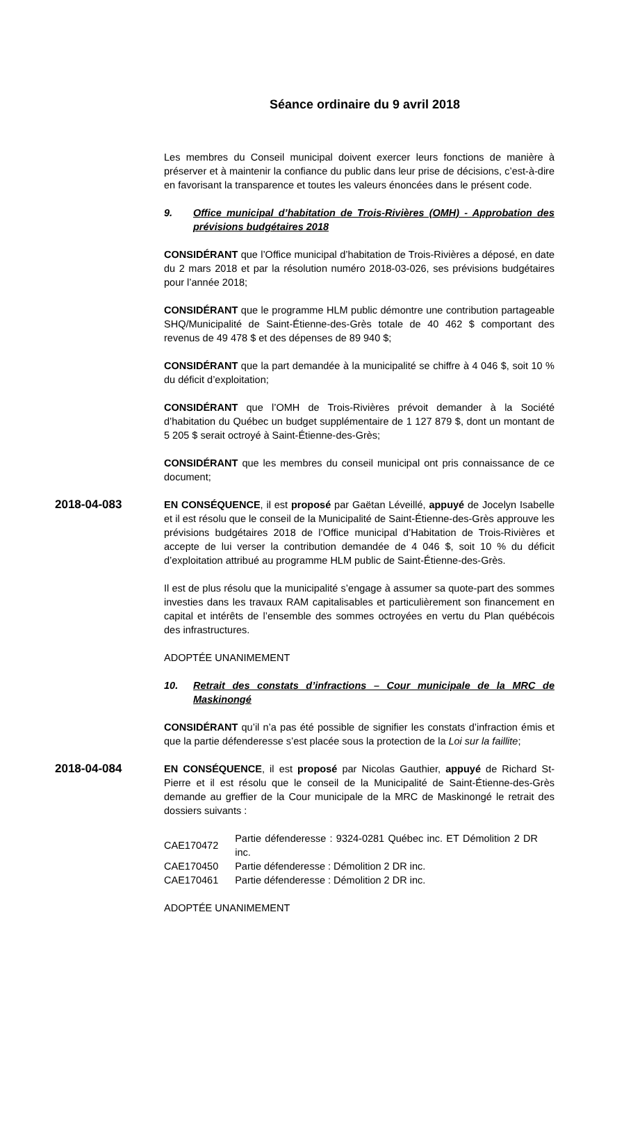Séance ordinaire du 9 avril 2018
Les membres du Conseil municipal doivent exercer leurs fonctions de manière à préserver et à maintenir la confiance du public dans leur prise de décisions, c’est-à-dire en favorisant la transparence et toutes les valeurs énoncées dans le présent code.
9. Office municipal d’habitation de Trois-Rivières (OMH) - Approbation des prévisions budgétaires 2018
CONSIDÉRANT que l’Office municipal d’habitation de Trois-Rivières a déposé, en date du 2 mars 2018 et par la résolution numéro 2018-03-026, ses prévisions budgétaires pour l’année 2018;
CONSIDÉRANT que le programme HLM public démontre une contribution partageable SHQ/Municipalité de Saint-Étienne-des-Grès totale de 40 462 $ comportant des revenus de 49 478 $ et des dépenses de 89 940 $;
CONSIDÉRANT que la part demandée à la municipalité se chiffre à 4 046 $, soit 10 % du déficit d’exploitation;
CONSIDÉRANT que l’OMH de Trois-Rivières prévoit demander à la Société d’habitation du Québec un budget supplémentaire de 1 127 879 $, dont un montant de 5 205 $ serait octroyé à Saint-Étienne-des-Grès;
CONSIDÉRANT que les membres du conseil municipal ont pris connaissance de ce document;
2018-04-083
EN CONSÉQUENCE, il est proposé par Gaëtan Léveillé, appuyé de Jocelyn Isabelle et il est résolu que le conseil de la Municipalité de Saint-Étienne-des-Grès approuve les prévisions budgétaires 2018 de l’Office municipal d’Habitation de Trois-Rivières et accepte de lui verser la contribution demandée de 4 046 $, soit 10 % du déficit d’exploitation attribué au programme HLM public de Saint-Étienne-des-Grès.
Il est de plus résolu que la municipalité s’engage à assumer sa quote-part des sommes investies dans les travaux RAM capitalisables et particulièrement son financement en capital et intérêts de l’ensemble des sommes octroyées en vertu du Plan québécois des infrastructures.
ADOPTÉE UNANIMEMENT
10. Retrait des constats d’infractions – Cour municipale de la MRC de Maskinongé
CONSIDÉRANT qu’il n’a pas été possible de signifier les constats d’infraction émis et que la partie défenderesse s’est placée sous la protection de la Loi sur la faillite;
2018-04-084
EN CONSÉQUENCE, il est proposé par Nicolas Gauthier, appuyé de Richard St-Pierre et il est résolu que le conseil de la Municipalité de Saint-Étienne-des-Grès demande au greffier de la Cour municipale de la MRC de Maskinongé le retrait des dossiers suivants :
| CAE170472 | Partie défenderesse : 9324-0281 Québec inc. ET Démolition 2 DR inc. |
| CAE170450 | Partie défenderesse : Démolition 2 DR inc. |
| CAE170461 | Partie défenderesse : Démolition 2 DR inc. |
ADOPTÉE UNANIMEMENT